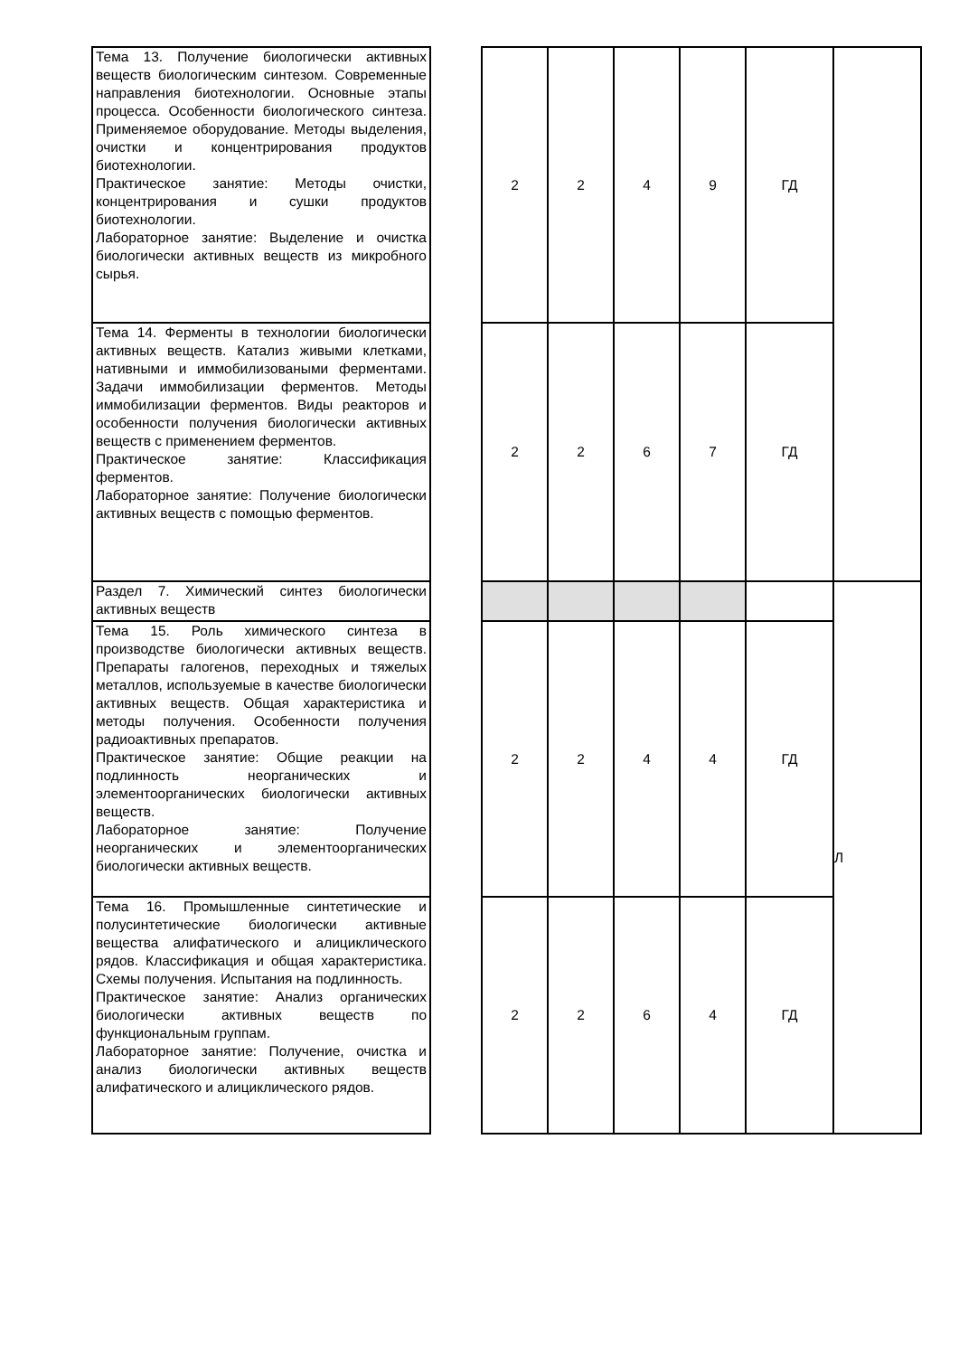| Тема 13. Получение биологически активных веществ биологическим синтезом. Современные направления биотехнологии. Основные этапы процесса. Особенности биологического синтеза. Применяемое оборудование. Методы выделения, очистки и концентрирования продуктов биотехнологии. Практическое занятие: Методы очистки, концентрирования и сушки продуктов биотехнологии. Лабораторное занятие: Выделение и очистка биологически активных веществ из микробного сырья. | | 2 | 2 | 4 | 9 | ГД | |
| Тема 14. Ферменты в технологии биологически активных веществ. Катализ живыми клетками, нативными и иммобилизоваными ферментами. Задачи иммобилизации ферментов. Методы иммобилизации ферментов. Виды реакторов и особенности получения биологически активных веществ с применением ферментов. Практическое занятие: Классификация ферментов. Лабораторное занятие: Получение биологически активных веществ с помощью ферментов. | | 2 | 2 | 6 | 7 | ГД | |
| Раздел 7. Химический синтез биологически активных веществ | | | | | | | Л |
| Тема 15. Роль химического синтеза в производстве биологически активных веществ. Препараты галогенов, переходных и тяжелых металлов, используемые в качестве биологически активных веществ. Общая характеристика и методы получения. Особенности получения радиоактивных препаратов. Практическое занятие: Общие реакции на подлинность неорганических и элементоорганических биологически активных веществ. Лабораторное занятие: Получение неорганических и элементоорганических биологически активных веществ. | | 2 | 2 | 4 | 4 | ГД | |
| Тема 16. Промышленные синтетические и полусинтетические биологически активные вещества алифатического и алициклического рядов. Классификация и общая характеристика. Схемы получения. Испытания на подлинность. Практическое занятие: Анализ органических биологически активных веществ по функциональным группам. Лабораторное занятие: Получение, очистка и анализ биологически активных веществ алифатического и алициклического рядов. | | 2 | 2 | 6 | 4 | ГД | |